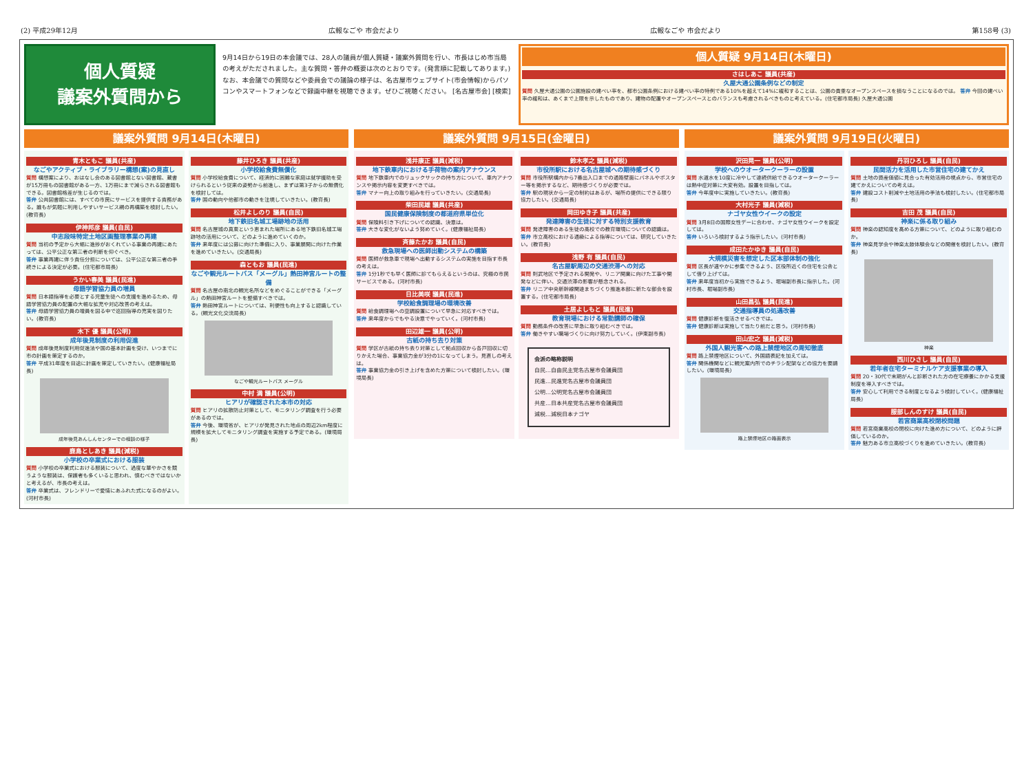(2) 平成29年12月 広報なごや 市会だより 広報なごや 市会だより 第158号 (3)
個人質疑
議案外質問から
9月14日から19日の本会議では、28人の議員が個人質疑・議案外質問を行い、市長はじめ市当局の考えがただされました。主な質問・答弁の概要は次のとおりです。(発言順に記載してあります。)
なお、本会議での質問などや委員会での議論の様子は、名古屋市ウェブサイト(市会情報)からパソコンやスマートフォンなどで録画中継を視聴できます。ぜひご視聴ください。 [名古屋市会] [検索]
個人質疑 9月14日(木曜日)
さはしあこ 議員(共産)
久屋大通公園条例などの制定
質問 久屋大通公園の公園施設の建ぺい率を、都市公園条例における建ぺい率の特例である10%を超えて14%に緩和することは、公園の貴重なオープンスペースを損なうことになるのでは。 答弁 今回の建ぺい率の緩和は、あくまで上限を示したものであり、建物の配置やオープンスペースとのバランスも考慮されるべきものと考えている。(住宅都市局長) 久屋大通公園
議案外質問 9月14日(木曜日)
青木ともこ 議員(共産)
なごやアクティブ・ライブラリー構想(案)の見直し
質問 構想案により、おはなし会のある図書館とない図書館、蔵書が15万冊もの図書館がある一方、1万冊にまで減らされる図書館もできる。図書館格差が生じるのでは。
答弁 公共図書館には、すべての市民にサービスを提供する責務がある。誰もが気軽に利用しやすいサービス網の再構築を検討したい。(教育長)
伊神邦彦 議員(自民)
中志段味特定土地区画整理事業の再建
質問 当初の予定から大幅に進捗がおくれている事業の再建にあたっては、公平公正な第三者の判断を仰ぐべき。
答弁 事業再建に伴う責任分担については、公平公正な第三者の手続きによる決定が必要。(住宅都市局長)
うかい春美 議員(民進)
母語学習協力員の増員
質問 日本語指導を必要とする児童生徒への支援を進めるため、母語学習協力員の配置の大幅な拡充や対応改善の考えは。
答弁 母語学習協力員の増員を図る中で巡回指導の充実を図りたい。(教育長)
木下 優 議員(公明)
成年後見制度の利用促進
質問 成年後見制度利用促進法や国の基本計画を受け、いつまでに市の計画を策定するのか。
答弁 平成31年度を目途に計画を策定していきたい。(健康福祉局長)
成年後見あんしんセンターでの相談の様子
鹿島としあき 議員(減税)
小学校の卒業式における服装
質問 小学校の卒業式における服装について、過度な華やかさを競うような服装は、保護者も多くいると思われ、慎むべきではないかと考えるが、市長の考えは。
答弁 卒業式は、フレンドリーで愛情にあふれた式になるのがよい。(河村市長)
藤井ひろき 議員(共産)
小学校給食費無償化
質問 小学校給食費について、経済的に困難な家庭は就学援助を受けられるという従来の姿勢から前進し、まずは第3子からの無償化を検討しては。
答弁 国の動向や他都市の動きを注視していきたい。(教育長)
松井よしのり 議員(自民)
地下鉄旧名城工場跡地の活用
質問 名古屋城の真東という恵まれた場所にある地下鉄旧名城工場跡地の活用について、どのように進めていくのか。
答弁 来年度には公募に向けた準備に入り、事業展開に向けた作業を進めていきたい。(交通局長)
森ともお 議員(民進)
なごや観光ルートバス「メーグル」熱田神宮ルートの整備
質問 名古屋の南北の観光名所などをめぐることができる「メーグル」の熱田神宮ルートを整備すべきでは。
答弁 熱田神宮ルートについては、利便性も向上すると認識している。(観光文化交流局長)
なごや観光ルートバス メーグル
中村 満 議員(公明)
ヒアリが確認された本市の対応
質問 ヒアリの拡散防止対策として、モニタリング調査を行う必要があるのでは。
答弁 今後、環境省が、ヒアリが発見された地点の周辺2km程度に規模を拡大してモニタリング調査を実施する予定である。(環境局長)
議案外質問 9月15日(金曜日)
浅井康正 議員(減税)
地下鉄車内における手荷物の案内アナウンス
質問 地下鉄車内でのリュックサックの持ち方について、車内アナウンスや掲示内容を変更すべきでは。
答弁 マナー向上の取り組みを行っていきたい。(交通局長)
柴田民雄 議員(共産)
国民健康保険制度の都道府県単位化
質問 保険料引き下げについての認識、決意は。
答弁 大きな変化がないよう努めていく。(健康福祉局長)
斉藤たかお 議員(自民)
救急現場への医師出動システムの構築
質問 医師が救急車で現場へ出動するシステムの実施を目指す市長の考えは。
答弁 1分1秒でも早く医師に診てもらえるというのは、究極の市民サービスである。(河村市長)
日比美咲 議員(民進)
学校給食調理場の環境改善
質問 給食調理場への空調設置について早急に対応すべきでは。
答弁 来年度からでもやる決意でやっていく。(河村市長)
田辺雄一 議員(公明)
古紙の持ち去り対策
質問 学区が古紙の持ち去り対策として拠点回収から各戸回収に切りかえた場合、事業協力金が3分の1になってしまう。見直しの考えは。
答弁 事業協力金の引き上げを含めた方策について検討したい。(環境局長)
鈴木孝之 議員(減税)
市役所駅における名古屋城への期待感づくり
質問 市役所駅構内から7番出入口までの通路壁面にパネルやポスター等を掲示するなど、期待感づくりが必要では。
答弁 駅の現状から一定の制約はあるが、場所の提供にできる限り協力したい。(交通局長)
岡田ゆき子 議員(共産)
発達障害の生徒に対する特別支援教育
質問 発達障害のある生徒の高校での教育環境についての認識は。
答弁 市立高校における通級による指導については、研究していきたい。(教育長)
浅野 有 議員(自民)
名古屋駅周辺の交通渋滞への対応
質問 則武地区で予定される開発や、リニア開業に向けた工事や開発などに伴い、交通渋滞の影響が懸念される。
答弁 リニア中央新幹線関連まちづくり推進本部に新たな部会を設置する。(住宅都市局長)
土居よしもと 議員(民進)
教育現場における常勤講師の確保
質問 勤務条件の改善に早急に取り組むべきでは。
答弁 働きやすい職場づくりに向け努力していく。(伊東副市長)
会派の略称説明
自民…自由民主党名古屋市会議員団
民進…民進党名古屋市会議員団
公明…公明党名古屋市会議員団
共産…日本共産党名古屋市会議員団
減税…減税日本ナゴヤ
議案外質問 9月19日(火曜日)
沢田晃一 議員(公明)
学校へのウオータークーラーの設置
質問 水道水を10度に冷やして連続供給できるウオータークーラーは熱中症対策に大変有効。設置を目指しては。
答弁 今年度中に実施していきたい。(教育長)
大村光子 議員(減税)
ナゴヤ女性ウイークの設定
質問 3月8日の国際女性デーに合わせ、ナゴヤ女性ウイークを設定しては。
答弁 いろいろ検討するよう指示したい。(河村市長)
成田たかゆき 議員(自民)
大規模災害を想定した区本部体制の強化
質問 区長が速やかに参集できるよう、区役所近くの住宅を公舎として借り上げては。
答弁 来年度当初から実施できるよう、堀場副市長に指示した。(河村市長、堀場副市長)
山田昌弘 議員(民進)
交通指導員の処遇改善
質問 健康診断を復活させるべきでは。
答弁 健康診断は実施して当たり前だと思う。(河村市長)
田山宏之 議員(減税)
外国人観光客への路上禁煙地区の周知徹底
質問 路上禁煙地区について、外国語表記を加えては。
答弁 関係機関などに観光案内所でのチラシ配架などの協力を要請したい。(環境局長)
路上禁煙地区の路面表示
丹羽ひろし 議員(自民)
民間活力を活用した市営住宅の建てかえ
質問 土地の資産価値に見合った有効活用の視点から、市営住宅の建てかえについての考えは。
答弁 建設コスト削減や土地活用の手法も検討したい。(住宅都市局長)
吉田 茂 議員(自民)
神楽に係る取り組み
質問 神楽の認知度を高める方策について、どのように取り組むのか。
答弁 神楽見学会や神楽太鼓体験会などの開催を検討したい。(教育長)
神楽
西川ひさし 議員(自民)
若年者在宅ターミナルケア支援事業の導入
質問 20・30代で末期がんと診断された方の在宅療養にかかる支援制度を導入すべきでは。
答弁 安心して利用できる制度となるよう検討していく。(健康福祉局長)
服部しんのすけ 議員(自民)
若宮商業高校閉校問題
質問 若宮商業高校の閉校に向けた進め方について、どのように評価しているのか。
答弁 魅力ある市立高校づくりを進めていきたい。(教育長)